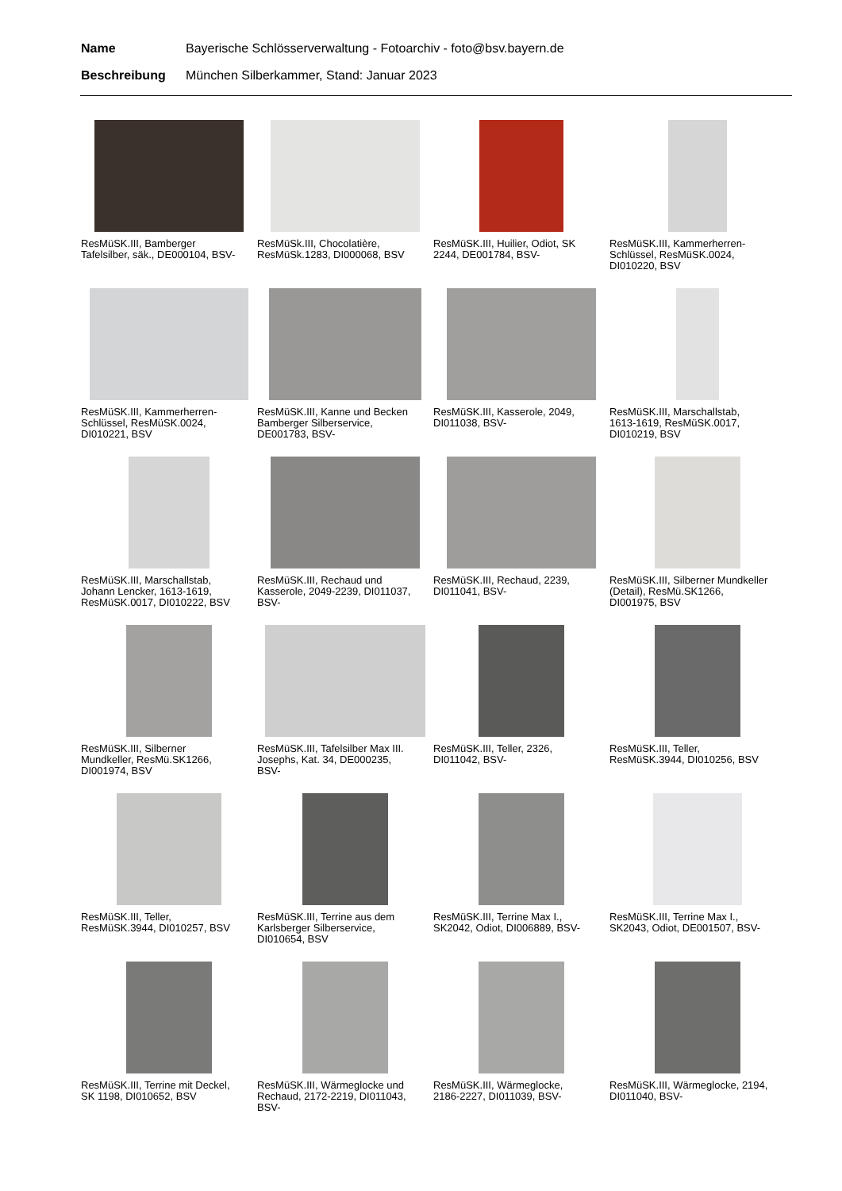Name Bayerische Schlösserverwaltung - Fotoarchiv - foto@bsv.bayern.de
Beschreibung München Silberkammer, Stand: Januar 2023
ResMüSK.III, Bamberger Tafelsilber, säk., DE000104, BSV-
ResMüSk.III, Chocolatière, ResMüSk.1283, DI000068, BSV
ResMüSK.III, Huilier, Odiot, SK 2244, DE001784, BSV-
ResMüSK.III, Kammerherren-Schlüssel, ResMüSK.0024, DI010220, BSV
ResMüSK.III, Kammerherren-Schlüssel, ResMüSK.0024, DI010221, BSV
ResMüSK.III, Kanne und Becken Bamberger Silberservice, DE001783, BSV-
ResMüSK.III, Kasserole, 2049, DI011038, BSV-
ResMüSK.III, Marschallstab, 1613-1619, ResMüSK.0017, DI010219, BSV
ResMüSK.III, Marschallstab, Johann Lencker, 1613-1619, ResMüSK.0017, DI010222, BSV
ResMüSK.III, Rechaud und Kasserole, 2049-2239, DI011037, BSV-
ResMüSK.III, Rechaud, 2239, DI011041, BSV-
ResMüSK.III, Silberner Mundkeller (Detail), ResMü.SK1266, DI001975, BSV
ResMüSK.III, Silberner Mundkeller, ResMü.SK1266, DI001974, BSV
ResMüSK.III, Tafelsilber Max III. Josephs, Kat. 34, DE000235, BSV-
ResMüSK.III, Teller, 2326, DI011042, BSV-
ResMüSK.III, Teller, ResMüSK.3944, DI010256, BSV
ResMüSK.III, Teller, ResMüSK.3944, DI010257, BSV
ResMüSK.III, Terrine aus dem Karlsberger Silberservice, DI010654, BSV
ResMüSK.III, Terrine Max I., SK2042, Odiot, DI006889, BSV-
ResMüSK.III, Terrine Max I., SK2043, Odiot, DE001507, BSV-
ResMüSK.III, Terrine mit Deckel, SK 1198, DI010652, BSV
ResMüSK.III, Wärmeglocke und Rechaud, 2172-2219, DI011043, BSV-
ResMüSK.III, Wärmeglocke, 2186-2227, DI011039, BSV-
ResMüSK.III, Wärmeglocke, 2194, DI011040, BSV-